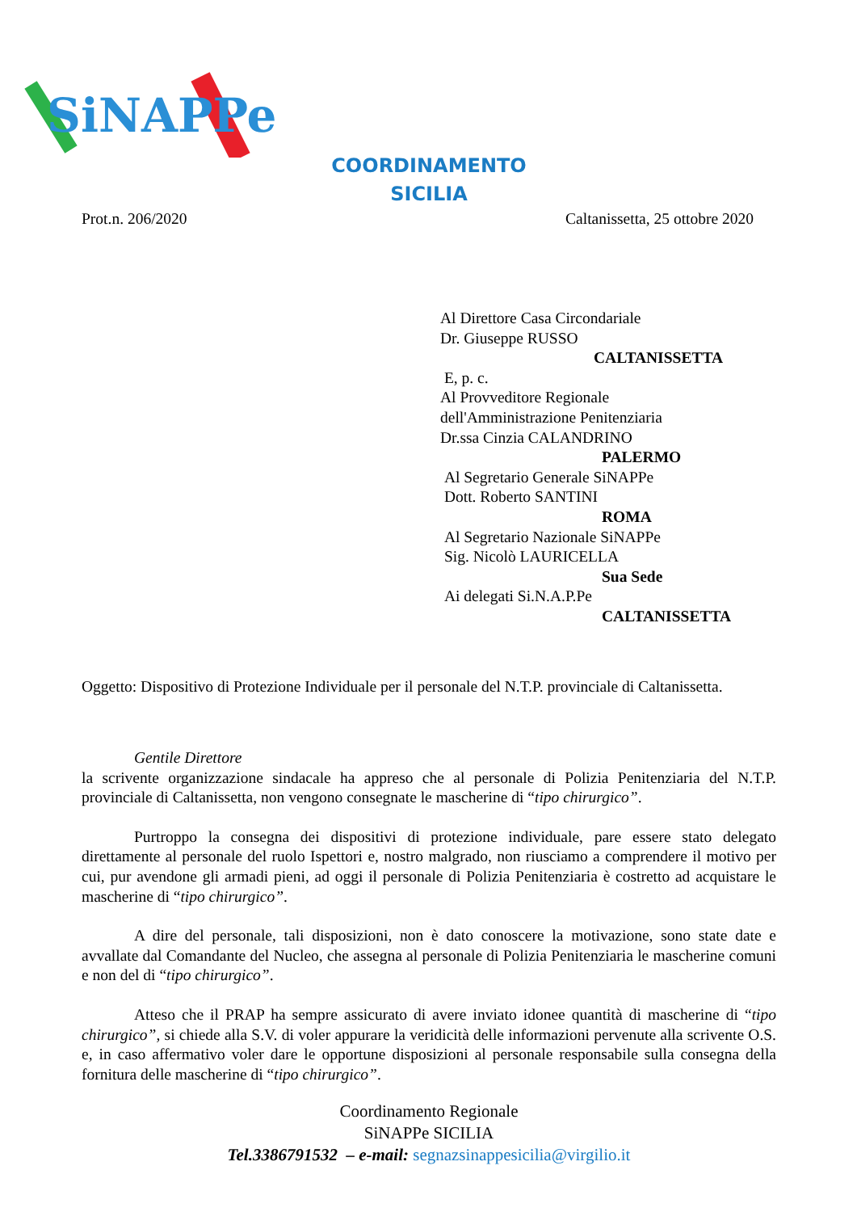SiNAPPe
COORDINAMENTO
SICILIA
Prot.n. 206/2020 Caltanissetta, 25 ottobre 2020
Al Direttore Casa Circondariale
Dr. Giuseppe RUSSO
CALTANISSETTA
E, p. c.
Al Provveditore Regionale
dell'Amministrazione Penitenziaria
Dr.ssa Cinzia CALANDRINO
PALERMO
Al Segretario Generale SiNAPPe
Dott. Roberto SANTINI
ROMA
Al Segretario Nazionale SiNAPPe
Sig. Nicolò LAURICELLA
Sua Sede
Ai delegati Si.N.A.P.Pe
CALTANISSETTA
Oggetto: Dispositivo di Protezione Individuale per il personale del N.T.P. provinciale di Caltanissetta.
Gentile Direttore
la scrivente organizzazione sindacale ha appreso che al personale di Polizia Penitenziaria del N.T.P. provinciale di Caltanissetta, non vengono consegnate le mascherine di “tipo chirurgico”.
Purtroppo la consegna dei dispositivi di protezione individuale, pare essere stato delegato direttamente al personale del ruolo Ispettori e, nostro malgrado, non riusciamo a comprendere il motivo per cui, pur avendone gli armadi pieni, ad oggi il personale di Polizia Penitenziaria è costretto ad acquistare le mascherine di “tipo chirurgico”.
A dire del personale, tali disposizioni, non è dato conoscere la motivazione, sono state date e avvallate dal Comandante del Nucleo, che assegna al personale di Polizia Penitenziaria le mascherine comuni e non del di “tipo chirurgico”.
Atteso che il PRAP ha sempre assicurato di avere inviato idonee quantità di mascherine di “tipo chirurgico”, si chiede alla S.V. di voler appurare la veridicità delle informazioni pervenute alla scrivente O.S. e, in caso affermativo voler dare le opportune disposizioni al personale responsabile sulla consegna della fornitura delle mascherine di “tipo chirurgico”.
Coordinamento Regionale
SiNAPPe SICILIA
Tel.3386791532 – e-mail: segnazsinappesicilia@virgilio.it